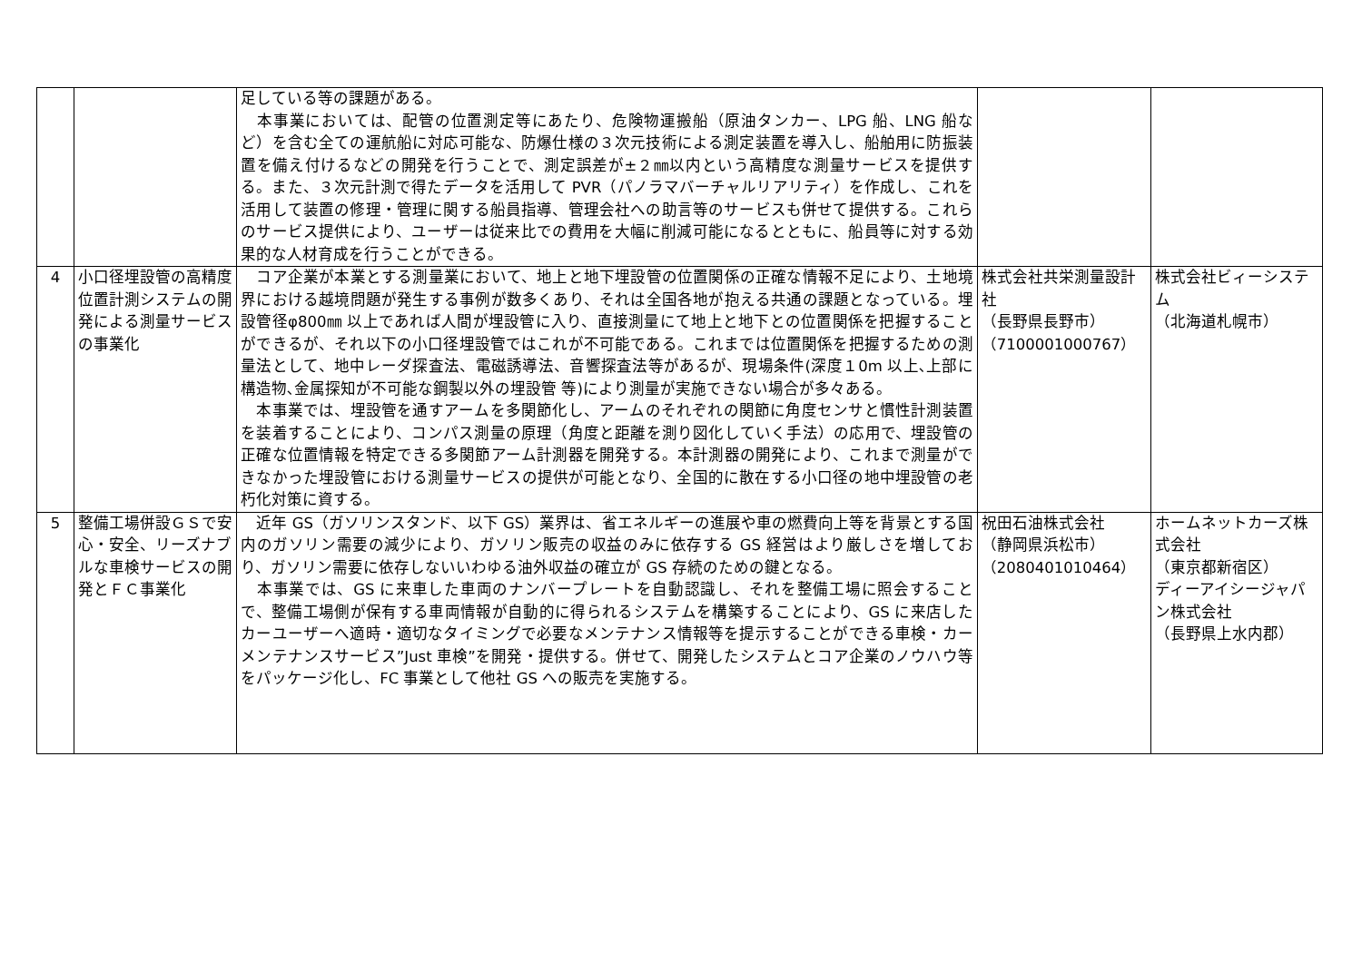| | | 足している等の課題がある。 本事業においては、配管の位置測定等にあたり、危険物運搬船（原油タンカー、LPG 船、LNG 船など）を含む全ての運航船に対応可能な、防爆仕様の３次元技術による測定装置を導入し、船舶用に防振装置を備え付けるなどの開発を行うことで、測定誤差が±２㎜以内という高精度な測量サービスを提供する。また、３次元計測で得たデータを活用して PVR（パノラマバーチャルリアリティ）を作成し、これを活用して装置の修理・管理に関する船員指導、管理会社への助言等のサービスも併せて提供する。これらのサービス提供により、ユーザーは従来比での費用を大幅に削減可能になるとともに、船員等に対する効果的な人材育成を行うことができる。 | | |
| 4 | 小口径埋設管の高精度位置計測システムの開発による測量サービスの事業化 | コア企業が本業とする測量業において、地上と地下埋設管の位置関係の正確な情報不足により、土地境界における越境問題が発生する事例が数多くあり、それは全国各地が抱える共通の課題となっている。埋設管径φ800㎜ 以上であれば人間が埋設管に入り、直接測量にて地上と地下との位置関係を把握することができるが、それ以下の小口径埋設管ではこれが不可能である。これまでは位置関係を把握するための測量法として、地中レーダ探査法、電磁誘導法、音響探査法等があるが、現場条件(深度１0m 以上､上部に構造物､金属探知が不可能な鋼製以外の埋設管 等)により測量が実施できない場合が多々ある。 本事業では、埋設管を通すアームを多関節化し、アームのそれぞれの関節に角度センサと慣性計測装置を装着することにより、コンパス測量の原理（角度と距離を測り図化していく手法）の応用で、埋設管の正確な位置情報を特定できる多関節アーム計測器を開発する。本計測器の開発により、これまで測量ができなかった埋設管における測量サービスの提供が可能となり、全国的に散在する小口径の地中埋設管の老朽化対策に資する。 | 株式会社共栄測量設計社 （長野県長野市） （7100001000767） | 株式会社ビィーシステム （北海道札幌市） |
| 5 | 整備工場併設ＧＳで安心・安全、リーズナブルな車検サービスの開発とＦＣ事業化 | 近年 GS（ガソリンスタンド、以下 GS）業界は、省エネルギーの進展や車の燃費向上等を背景とする国内のガソリン需要の減少により、ガソリン販売の収益のみに依存する GS 経営はより厳しさを増しており、ガソリン需要に依存しないいわゆる油外収益の確立が GS 存続のための鍵となる。 本事業では、GS に来車した車両のナンバープレートを自動認識し、それを整備工場に照会することで、整備工場側が保有する車両情報が自動的に得られるシステムを構築することにより、GS に来店したカーユーザーへ適時・適切なタイミングで必要なメンテナンス情報等を提示することができる車検・カーメンテナンスサービス”Just 車検”を開発・提供する。併せて、開発したシステムとコア企業のノウハウ等をパッケージ化し、FC 事業として他社 GS への販売を実施する。 | 祝田石油株式会社 （静岡県浜松市） （2080401010464） | ホームネットカーズ株式会社 （東京都新宿区） ディーアイシージャパン株式会社 （長野県上水内郡） |